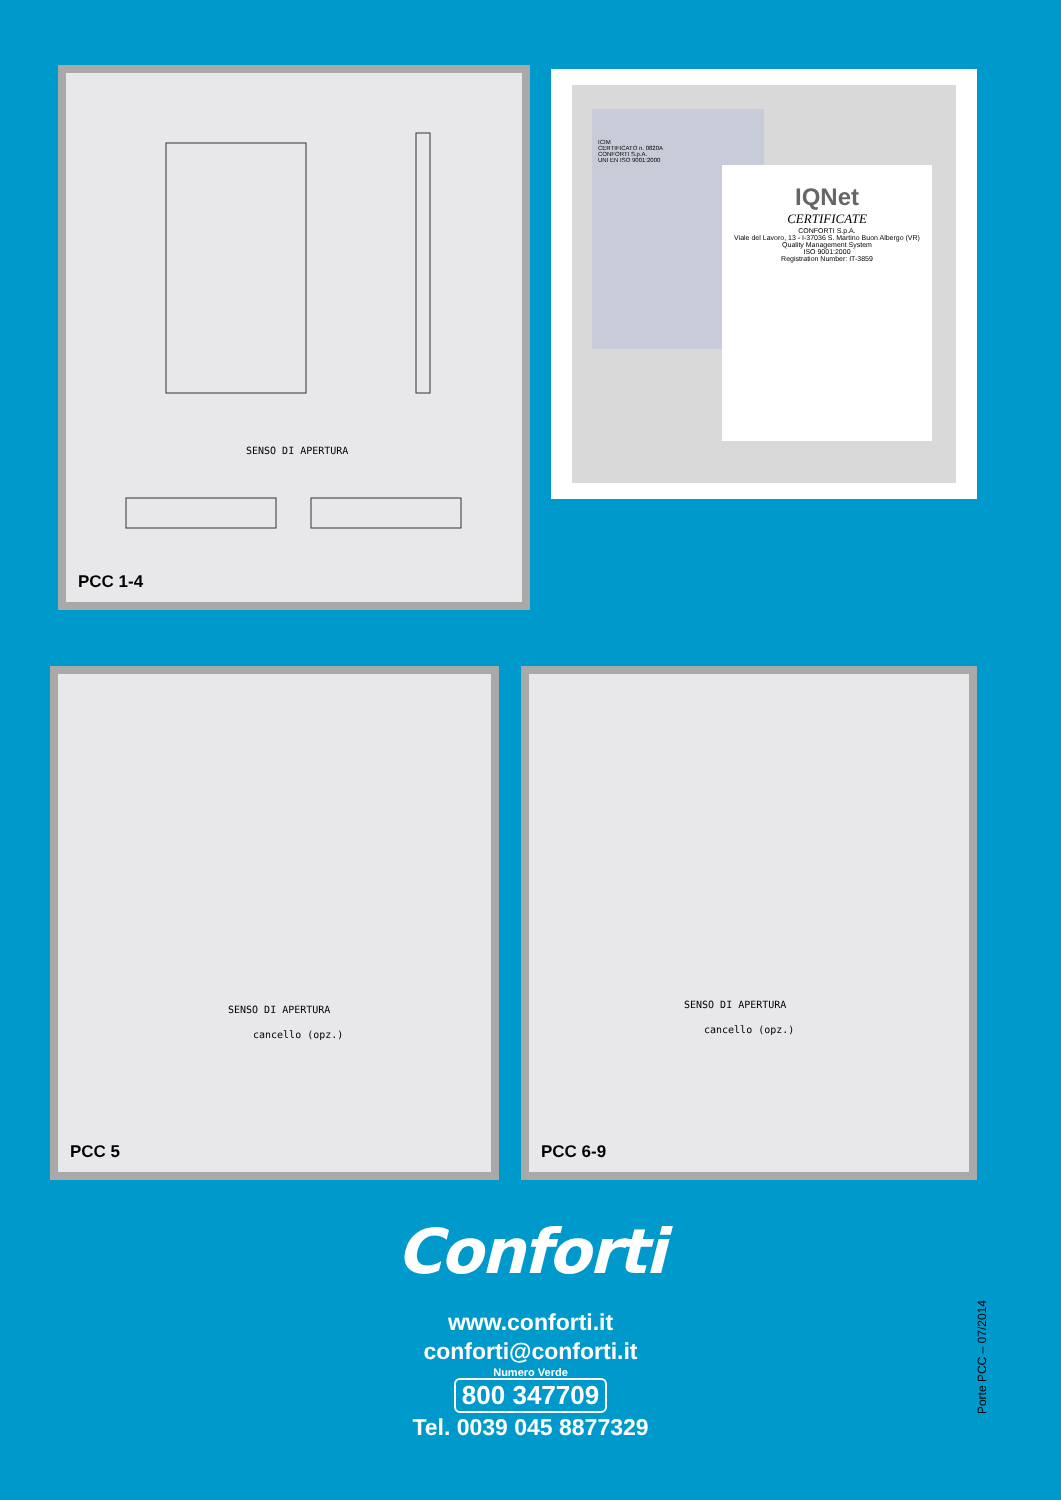SENSO DI APERTURA
PCC 1-4
ICIM
CERTIFICATO n. 0820A
CONFORTI S.p.A.
UNI EN ISO 9001:2000
IQNet
CERTIFICATE
CONFORTI S.p.A.
Viale del Lavoro, 13 - I-37036 S. Martino Buon Albergo (VR)
Quality Management System
ISO 9001:2000
Registration Number: IT-3859
SENSO DI APERTURA
cancello (opz.)
PCC 5
SENSO DI APERTURA
cancello (opz.)
PCC 6-9
Conforti
www.conforti.it
conforti@conforti.it
Numero Verde
800 347709
Tel. 0039 045 8877329
Porte PCC – 07/2014